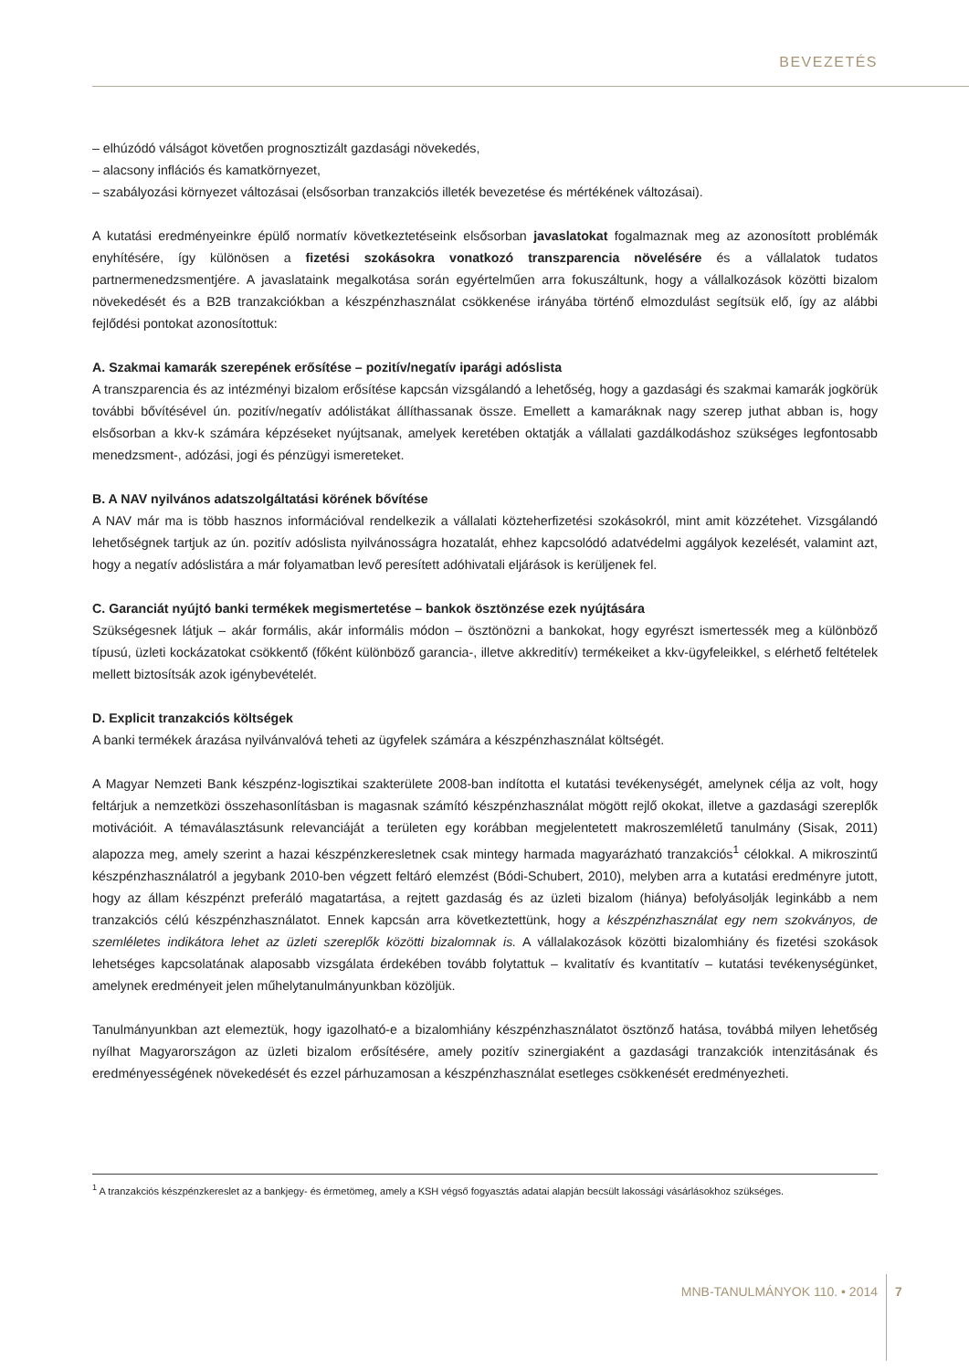BEVEZETÉS
– elhúzódó válságot követően prognosztizált gazdasági növekedés,
– alacsony inflációs és kamatkörnyezet,
– szabályozási környezet változásai (elsősorban tranzakciós illeték bevezetése és mértékének változásai).
A kutatási eredményeinkre épülő normatív következtetéseink elsősorban javaslatokat fogalmaznak meg az azonosított problémák enyhítésére, így különösen a fizetési szokásokra vonatkozó transzparencia növelésére és a vállalatok tudatos partnermenedzsmentjére. A javaslataink megalkotása során egyértelműen arra fokuszáltunk, hogy a vállalkozások közötti bizalom növekedését és a B2B tranzakciókban a készpénzhasználat csökkenése irányába történő elmozdulást segítsük elő, így az alábbi fejlődési pontokat azonosítottuk:
A. Szakmai kamarák szerepének erősítése – pozitív/negatív iparági adóslista
A transzparencia és az intézményi bizalom erősítése kapcsán vizsgálandó a lehetőség, hogy a gazdasági és szakmai kamarák jogkörük további bővítésével ún. pozitív/negatív adólistákat állíthassanak össze. Emellett a kamaráknak nagy szerep juthat abban is, hogy elsősorban a kkv-k számára képzéseket nyújtsanak, amelyek keretében oktatják a vállalati gazdálkodáshoz szükséges legfontosabb menedzsment-, adózási, jogi és pénzügyi ismereteket.
B. A NAV nyilvános adatszolgáltatási körének bővítése
A NAV már ma is több hasznos információval rendelkezik a vállalati közteherfizetési szokásokról, mint amit közzétehet. Vizsgálandó lehetőségnek tartjuk az ún. pozitív adóslista nyilvánosságra hozatalát, ehhez kapcsolódó adatvédelmi aggályok kezelését, valamint azt, hogy a negatív adóslistára a már folyamatban levő peresített adóhivatali eljárások is kerüljenek fel.
C. Garanciát nyújtó banki termékek megismertetése – bankok ösztönzése ezek nyújtására
Szükségesnek látjuk – akár formális, akár informális módon – ösztönözni a bankokat, hogy egyrészt ismertessék meg a különböző típusú, üzleti kockázatokat csökkentő (főként különböző garancia-, illetve akkreditív) termékeiket a kkv-ügyfeleikkel, s elérhető feltételek mellett biztosítsák azok igénybevételét.
D. Explicit tranzakciós költségek
A banki termékek árazása nyilvánvalóvá teheti az ügyfelek számára a készpénzhasználat költségét.
A Magyar Nemzeti Bank készpénz-logisztikai szakterülete 2008-ban indította el kutatási tevékenységét, amelynek célja az volt, hogy feltárjuk a nemzetközi összehasonlításban is magasnak számító készpénzhasználat mögött rejlő okokat, illetve a gazdasági szereplők motivációit. A témaválasztásunk relevanciáját a területen egy korábban megjelentetett makroszemléletű tanulmány (Sisak, 2011) alapozza meg, amely szerint a hazai készpénzkeresletnek csak mintegy harmada magyarázható tranzakciós<sup>1</sup> célokkal. A mikroszintű készpénzhasználatról a jegybank 2010-ben végzett feltáró elemzést (Bódi-Schubert, 2010), melyben arra a kutatási eredményre jutott, hogy az állam készpénzt preferáló magatartása, a rejtett gazdaság és az üzleti bizalom (hiánya) befolyásolják leginkább a nem tranzakciós célú készpénzhasználatot. Ennek kapcsán arra következtettünk, hogy a készpénzhasználat egy nem szokványos, de szemléletes indikátora lehet az üzleti szereplők közötti bizalomnak is. A vállalakozások közötti bizalomhiány és fizetési szokások lehetséges kapcsolatának alaposabb vizsgálata érdekében tovább folytattuk – kvalitatív és kvantitatív – kutatási tevékenységünket, amelynek eredményeit jelen műhelytanulmányunkban közöljük.
Tanulmányunkban azt elemeztük, hogy igazolható-e a bizalomhiány készpénzhasználatot ösztönző hatása, továbbá milyen lehetőség nyílhat Magyarországon az üzleti bizalom erősítésére, amely pozitív szinergiaként a gazdasági tranzakciók intenzitásának és eredményességének növekedését és ezzel párhuzamosan a készpénzhasználat esetleges csökkenését eredményezheti.
<sup>1</sup> A tranzakciós készpénzkereslet az a bankjegy- és érmetömeg, amely a KSH végső fogyasztás adatai alapján becsült lakossági vásárlásokhoz szükséges.
MNB-TANULMÁNYOK 110. • 2014 7